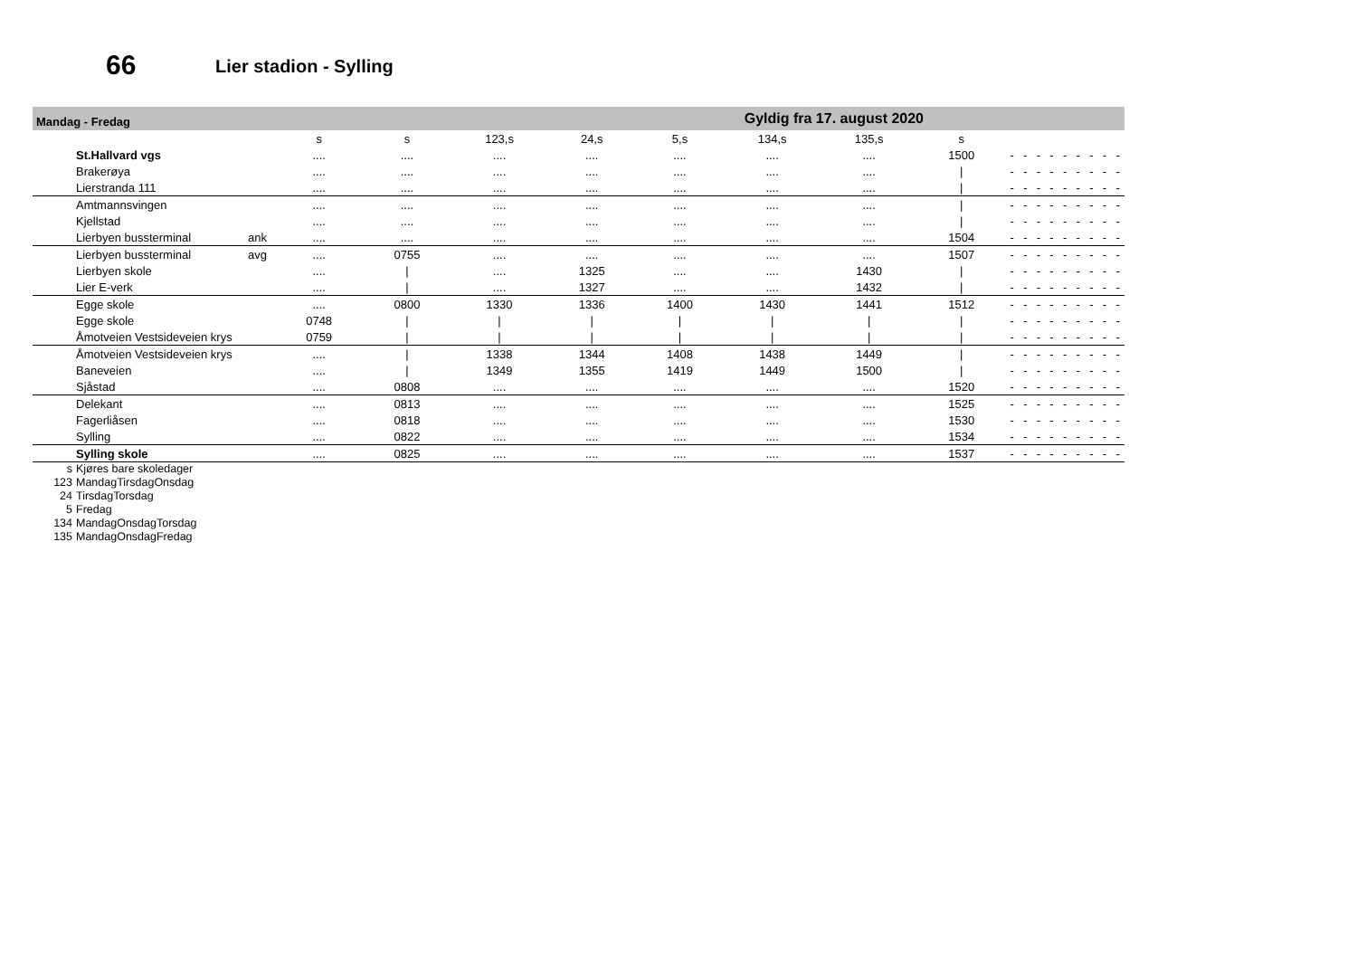66 Lier stadion - Sylling
Mandag - Fredag Gyldig fra 17. august 2020
| | | s | s | 123,s | 24,s | 5,s | 134,s | 135,s | s | | | | | | | | | |
| --- | --- | --- | --- | --- | --- | --- | --- | --- | --- | --- | --- | --- | --- | --- | --- | --- | --- | --- |
| St.Hallvard vgs | | .... | .... | .... | .... | .... | .... | .... | 1500 | - | - | - | - | - | - | - | - | - |
| Brakerøya | | .... | .... | .... | .... | .... | .... | .... | / | - | - | - | - | - | - | - | - | - |
| Lierstranda 111 | | .... | .... | .... | .... | .... | .... | .... | / | - | - | - | - | - | - | - | - | - |
| Amtmannsvingen | | .... | .... | .... | .... | .... | .... | .... | / | - | - | - | - | - | - | - | - | - |
| Kjellstad | | .... | .... | .... | .... | .... | .... | .... | / | - | - | - | - | - | - | - | - | - |
| Lierbyen bussterminal | ank | .... | .... | .... | .... | .... | .... | .... | 1504 | - | - | - | - | - | - | - | - | - |
| Lierbyen bussterminal | avg | .... | 0755 | .... | .... | .... | .... | .... | 1507 | - | - | - | - | - | - | - | - | - |
| Lierbyen skole | | .... | / | .... | 1325 | .... | .... | 1430 | / | - | - | - | - | - | - | - | - | - |
| Lier E-verk | | .... | / | .... | 1327 | .... | .... | 1432 | / | - | - | - | - | - | - | - | - | - |
| Egge skole | | .... | 0800 | 1330 | 1336 | 1400 | 1430 | 1441 | 1512 | - | - | - | - | - | - | - | - | - |
| Egge skole | | 0748 | / | / | / | / | / | / | / | - | - | - | - | - | - | - | - | - |
| Åmotveien Vestsideveien krys | | 0759 | / | / | / | / | / | / | / | - | - | - | - | - | - | - | - | - |
| Åmotveien Vestsideveien krys | | .... | / | 1338 | 1344 | 1408 | 1438 | 1449 | / | - | - | - | - | - | - | - | - | - |
| Baneveien | | .... | / | 1349 | 1355 | 1419 | 1449 | 1500 | / | - | - | - | - | - | - | - | - | - |
| Sjåstad | | .... | 0808 | .... | .... | .... | .... | .... | 1520 | - | - | - | - | - | - | - | - | - |
| Delekant | | .... | 0813 | .... | .... | .... | .... | .... | 1525 | - | - | - | - | - | - | - | - | - |
| Fagerliåsen | | .... | 0818 | .... | .... | .... | .... | .... | 1530 | - | - | - | - | - | - | - | - | - |
| Sylling | | .... | 0822 | .... | .... | .... | .... | .... | 1534 | - | - | - | - | - | - | - | - | - |
| Sylling skole | | .... | 0825 | .... | .... | .... | .... | .... | 1537 | - | - | - | - | - | - | - | - | - |
s Kjøres bare skoledager
123 MandagTirsdagOnsdag
24 TirsdagTorsdag
5 Fredag
134 MandagOnsdagTorsdag
135 MandagOnsdagFredag